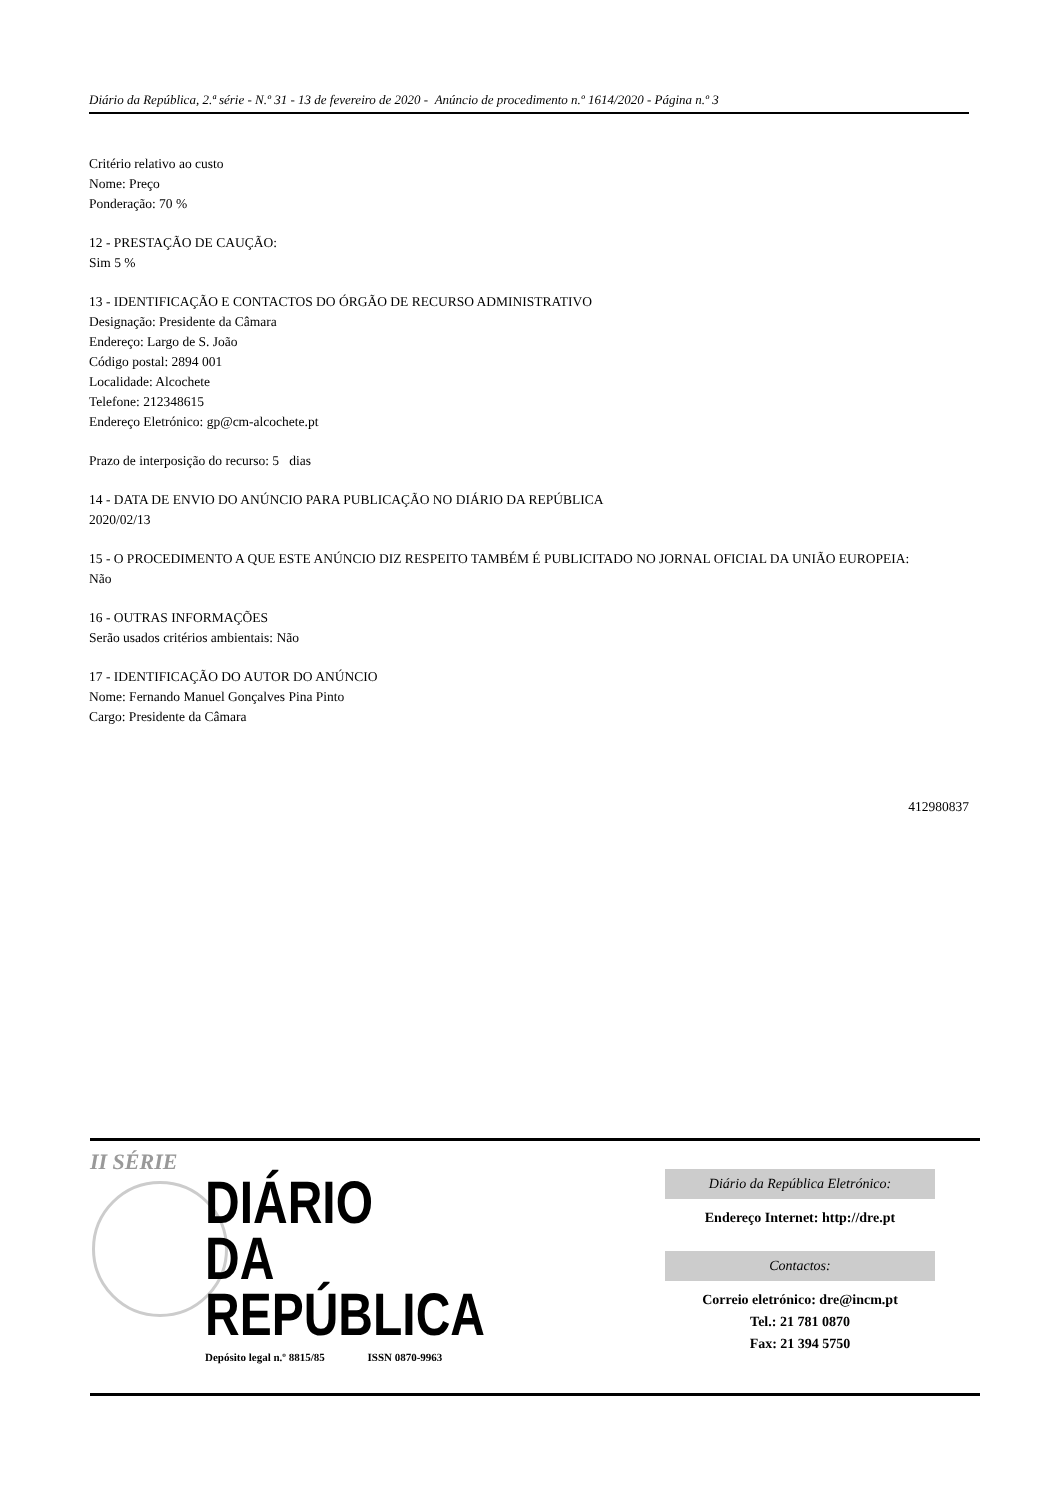Diário da República, 2.ª série - N.º 31 - 13 de fevereiro de 2020 - Anúncio de procedimento n.º 1614/2020 - Página n.º 3
Critério relativo ao custo
Nome: Preço
Ponderação: 70 %
12 - PRESTAÇÃO DE CAUÇÃO:
Sim 5 %
13 - IDENTIFICAÇÃO E CONTACTOS DO ÓRGÃO DE RECURSO ADMINISTRATIVO
Designação: Presidente da Câmara
Endereço: Largo de S. João
Código postal: 2894 001
Localidade: Alcochete
Telefone: 212348615
Endereço Eletrónico: gp@cm-alcochete.pt
Prazo de interposição do recurso: 5 dias
14 - DATA DE ENVIO DO ANÚNCIO PARA PUBLICAÇÃO NO DIÁRIO DA REPÚBLICA
2020/02/13
15 - O PROCEDIMENTO A QUE ESTE ANÚNCIO DIZ RESPEITO TAMBÉM É PUBLICITADO NO JORNAL OFICIAL DA UNIÃO EUROPEIA:
Não
16 - OUTRAS INFORMAÇÕES
Serão usados critérios ambientais: Não
17 - IDENTIFICAÇÃO DO AUTOR DO ANÚNCIO
Nome: Fernando Manuel Gonçalves Pina Pinto
Cargo: Presidente da Câmara
412980837
II SÉRIE
DIÁRIO
DA REPÚBLICA
Depósito legal n.º 8815/85 ISSN 0870-9963
Diário da República Eletrónico:
Endereço Internet: http://dre.pt
Contactos:
Correio eletrónico: dre@incm.pt
Tel.: 21 781 0870
Fax: 21 394 5750